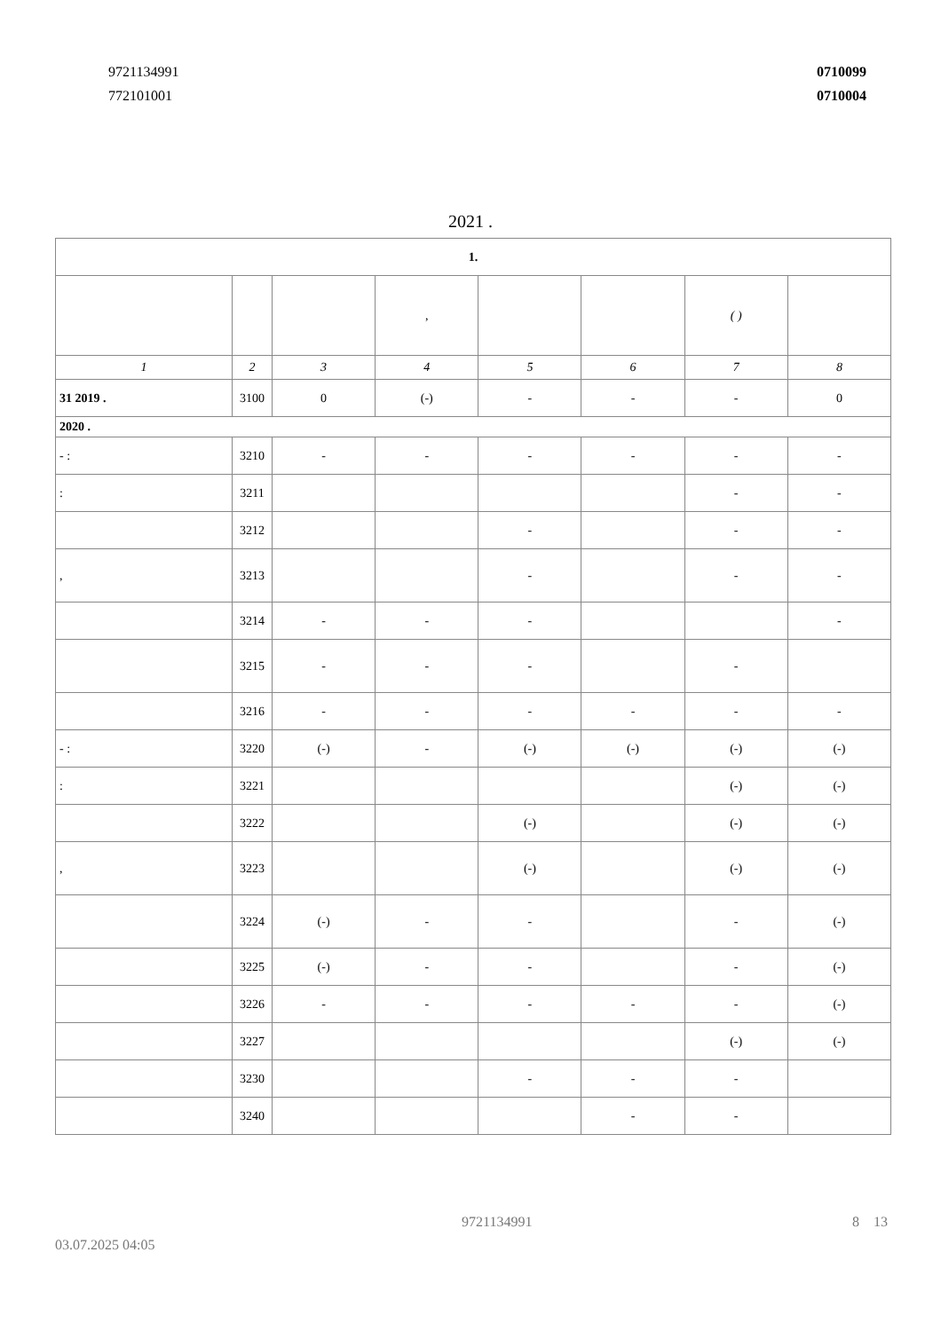9721134991 0710099
772101001 0710004
2021 .
| 1. | | | | | | | |
| --- | --- | --- | --- | --- | --- | --- | --- |
| | | | , | | | ( ) | |
| 1 | 2 | 3 | 4 | 5 | 6 | 7 | 8 |
| 31 2019 . | 3100 | 0 | (-) | - | - | - | 0 |
| 2020 . | | | | | | | |
| - : | 3210 | - | - | - | - | - | - |
| : | 3211 | | | | | - | - |
| | 3212 | | | - | | - | - |
| , | 3213 | | | - | | - | - |
| | 3214 | - | - | - | | | - |
| | 3215 | - | - | - | | - | |
| | 3216 | - | - | - | - | - | - |
| - : | 3220 | (-) | - | (-) | (-) | (-) | (-) |
| : | 3221 | | | | | (-) | (-) |
| | 3222 | | | (-) | | (-) | (-) |
| , | 3223 | | | (-) | | (-) | (-) |
| | 3224 | (-) | - | - | | - | (-) |
| | 3225 | (-) | - | - | | - | (-) |
| | 3226 | - | - | - | - | - | (-) |
| | 3227 | | | | | (-) | (-) |
| | 3230 | | | - | - | - | |
| | 3240 | | | | - | - | |
9721134991 8 13
03.07.2025 04:05